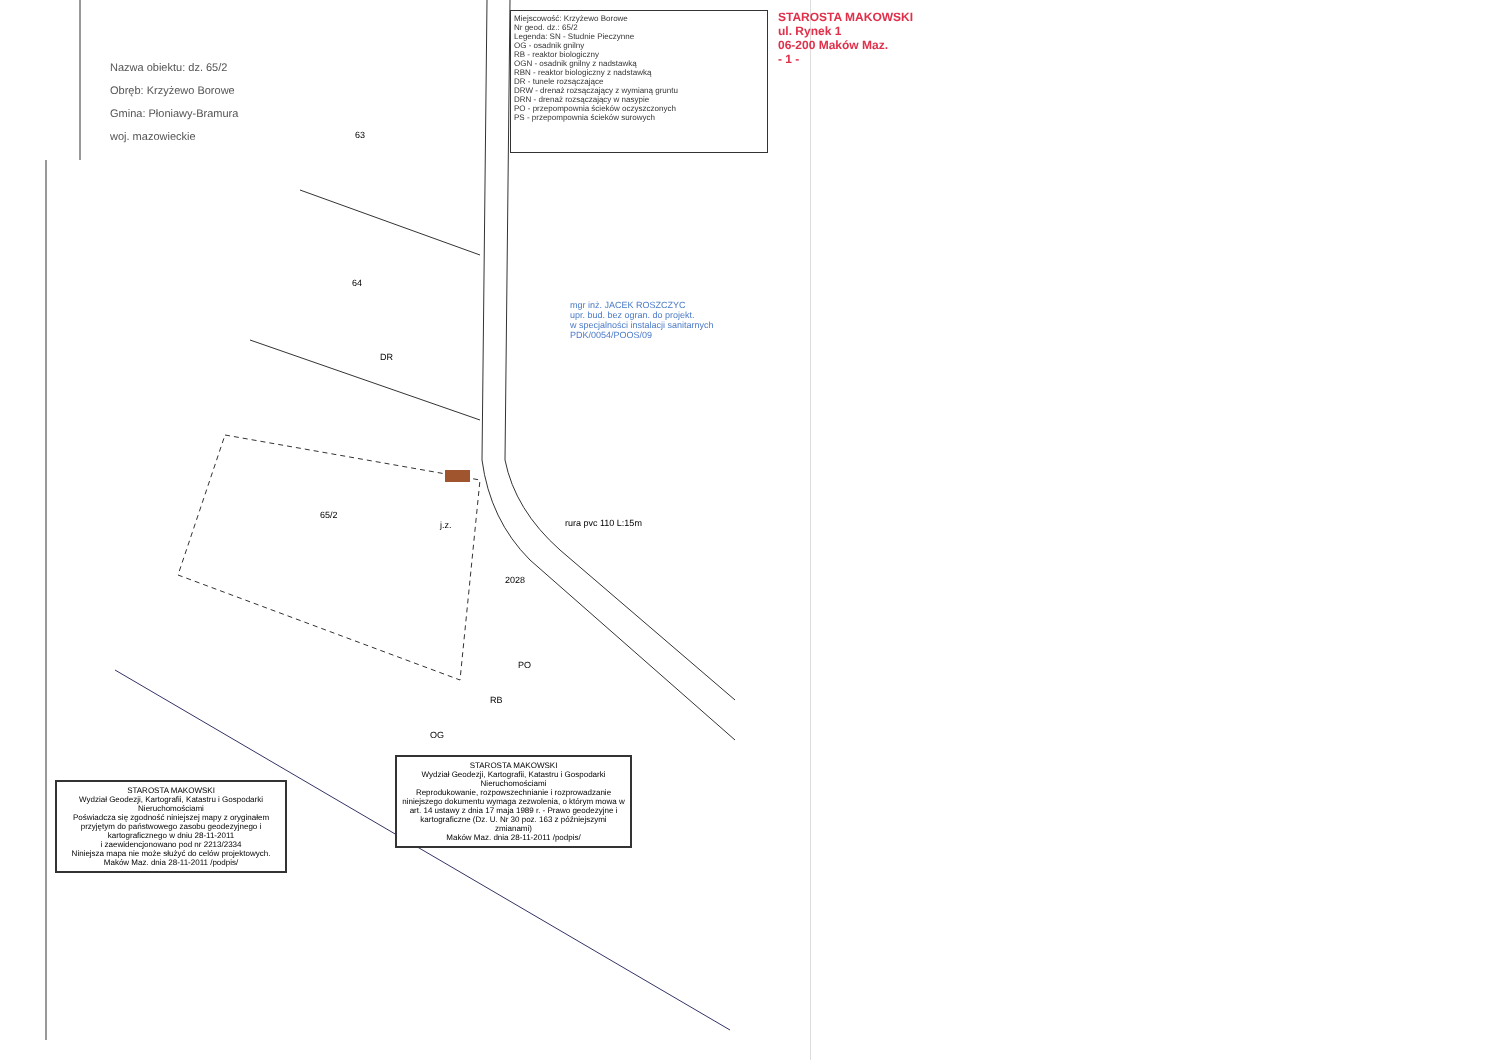Nazwa obiektu: dz. 65/2
Obręb: Krzyżewo Borowe
Gmina: Płoniawy-Bramura
woj. mazowieckie
Miejscowość: Krzyżewo Borowe
Nr geod. dz.: 65/2
Legenda: SN - Studnie Pieczynne
OG - osadnik gnilny
RB - reaktor biologiczny
OGN - osadnik gnilny z nadstawką
RBN - reaktor biologiczny z nadstawką
DR - tunele rozsączające
DRW - drenaż rozsączający z wymianą gruntu
DRN - drenaż rozsączający w nasypie
PO - przepompownia ścieków oczyszczonych
PS - przepompownia ścieków surowych
STAROSTA MAKOWSKI
ul. Rynek 1
06-200 Maków Maz.
- 1 -
mgr inż. JACEK ROSZCZYC
upr. bud. bez ogran. do projekt.
w specjalności instalacji sanitarnych
PDK/0054/POOS/09
63
64
65/2
j.z. rura pvc 110 L:15m
2028
DR
PO
RB
OG
STAROSTA MAKOWSKI
Wydział Geodezji, Kartografii, Katastru i Gospodarki Nieruchomościami
Poświadcza się zgodność niniejszej mapy z oryginałem przyjętym do państwowego zasobu geodezyjnego i kartograficznego w dniu 28-11-2011
i zaewidencjonowano pod nr 2213/2334
Niniejsza mapa nie może służyć do celów projektowych.
Maków Maz. dnia 28-11-2011 /podpis/
STAROSTA MAKOWSKI
Wydział Geodezji, Kartografii, Katastru i Gospodarki Nieruchomościami
Reprodukowanie, rozpowszechnianie i rozprowadzanie niniejszego dokumentu wymaga zezwolenia, o którym mowa w art. 14 ustawy z dnia 17 maja 1989 r. - Prawo geodezyjne i kartograficzne (Dz. U. Nr 30 poz. 163 z późniejszymi zmianami)
Maków Maz. dnia 28-11-2011 /podpis/